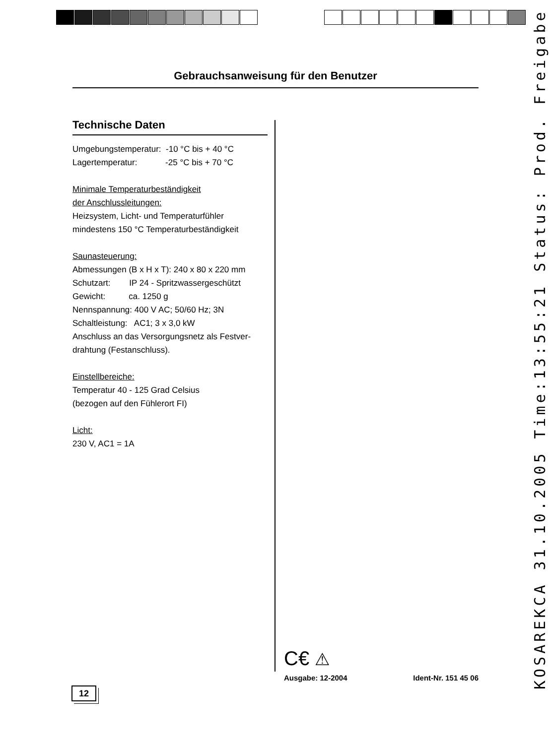Gebrauchsanweisung für den Benutzer
Technische Daten
Umgebungstemperatur: -10 °C bis + 40 °C
Lagertemperatur: -25 °C bis + 70 °C
Minimale Temperaturbeständigkeit
der Anschlussleitungen:
Heizsystem, Licht- und Temperaturfühler
mindestens 150 °C Temperaturbeständigkeit
Saunasteuerung:
Abmessungen (B x H x T): 240 x 80 x 220 mm
Schutzart: IP 24 - Spritzwassergeschützt
Gewicht: ca. 1250 g
Nennspannung: 400 V AC; 50/60 Hz; 3N
Schaltleistung: AC1; 3 x 3,0 kW
Anschluss an das Versorgungsnetz als Festver-
drahtung (Festanschluss).
Einstellbereiche:
Temperatur 40 - 125 Grad Celsius
(bezogen auf den Fühlerort FI)
Licht:
230 V, AC1 = 1A
C€ ⚠
Ausgabe: 12-2004 Ident-Nr. 151 45 06
12 KOSAREKCA 31.10.2005 Time:13:55:21 Status: Prod. Freigabe